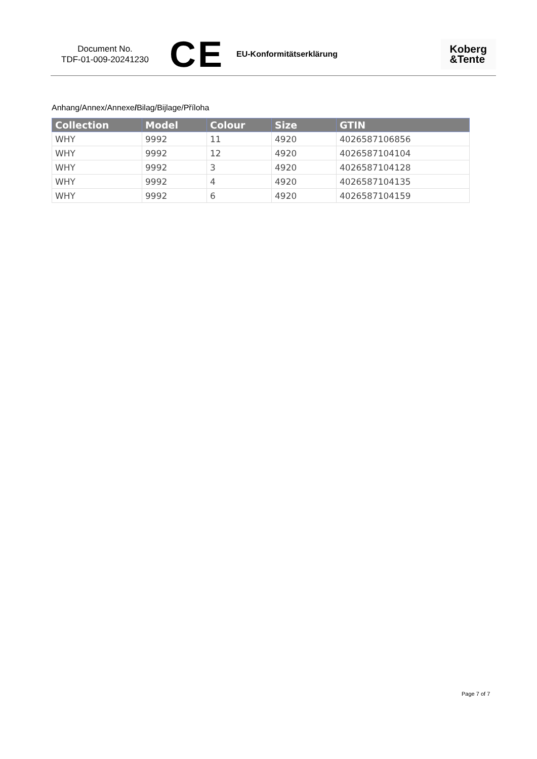Document No.
TDF-01-009-20241230
CE
EU-Konformitätserklärung
Koberg
&Tente
Anhang/Annex/Annexe/Bilag/Bijlage/Příloha
| Collection | Model | Colour | Size | GTIN |
| --- | --- | --- | --- | --- |
| WHY | 9992 | 11 | 4920 | 4026587106856 |
| WHY | 9992 | 12 | 4920 | 4026587104104 |
| WHY | 9992 | 3 | 4920 | 4026587104128 |
| WHY | 9992 | 4 | 4920 | 4026587104135 |
| WHY | 9992 | 6 | 4920 | 4026587104159 |
Page 7 of 7